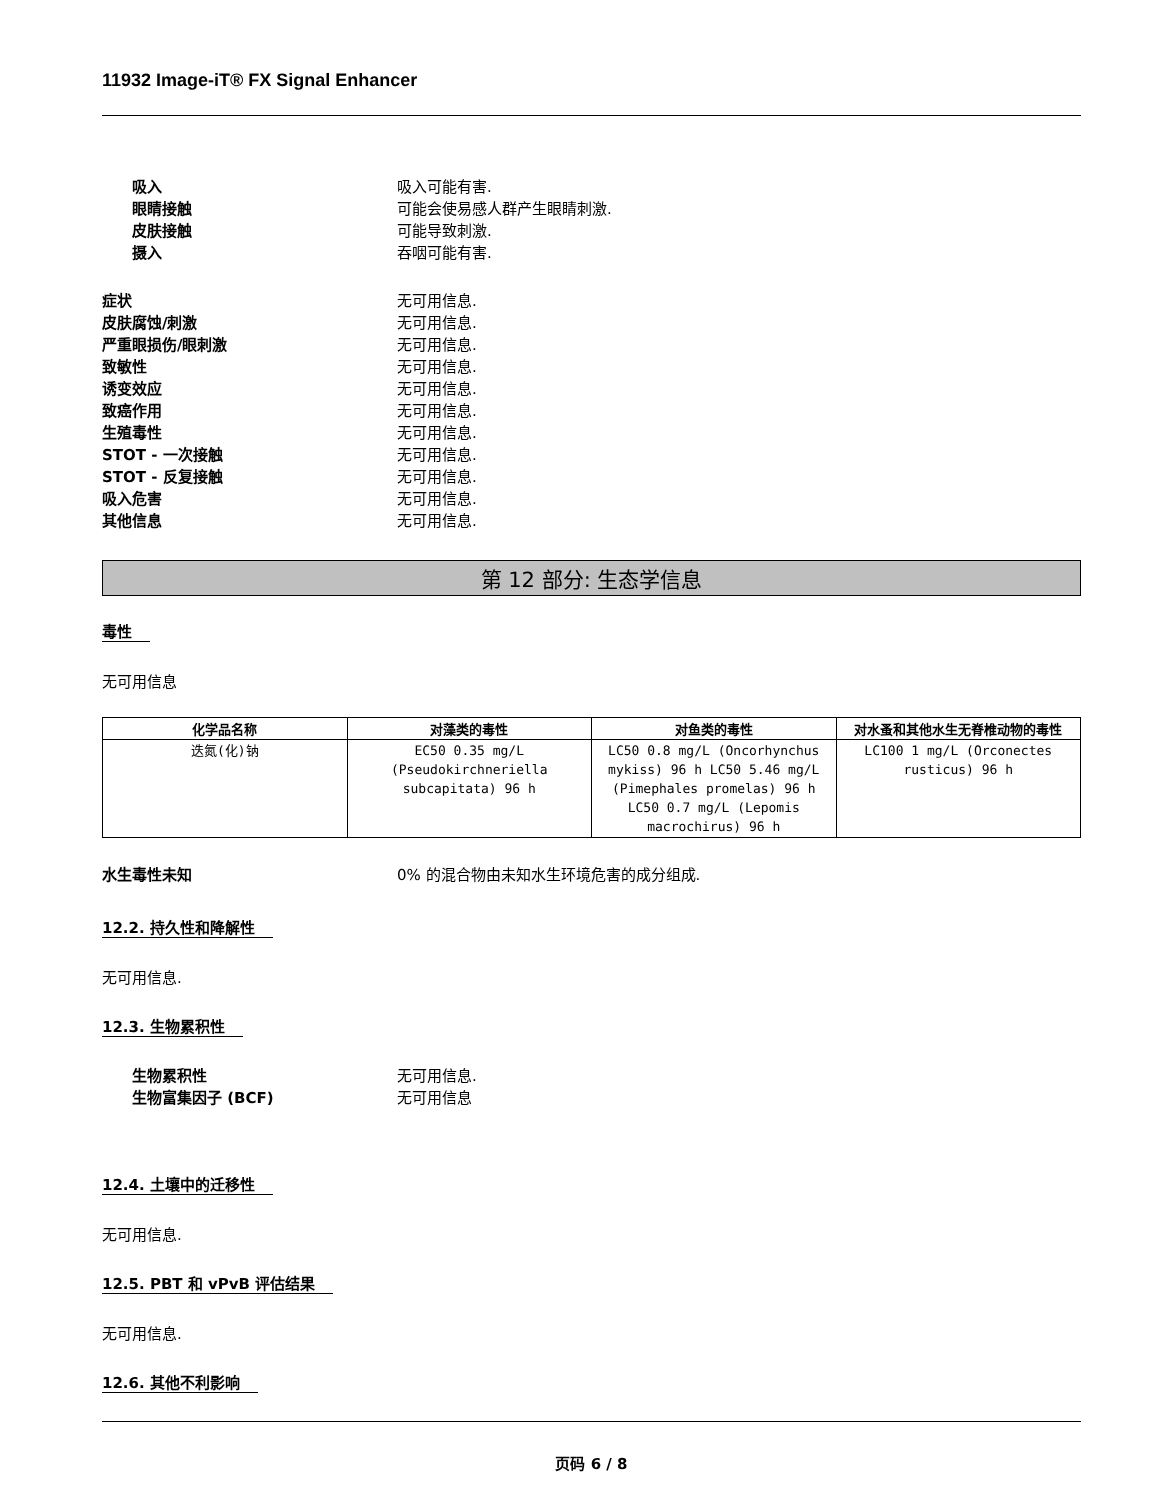11932 Image-iT® FX Signal Enhancer
吸入 吸入可能有害.
眼睛接触 可能会使易感人群产生眼睛刺激.
皮肤接触 可能导致刺激.
摄入 吞咽可能有害.
症状 无可用信息.
皮肤腐蚀/刺激 无可用信息.
严重眼损伤/眼刺激 无可用信息.
致敏性 无可用信息.
诱变效应 无可用信息.
致癌作用 无可用信息.
生殖毒性 无可用信息.
STOT - 一次接触 无可用信息.
STOT - 反复接触 无可用信息.
吸入危害 无可用信息.
其他信息 无可用信息.
第 12 部分: 生态学信息
毒性
无可用信息
| 化学品名称 | 对藻类的毒性 | 对鱼类的毒性 | 对水蚤和其他水生无脊椎动物的毒性 |
| --- | --- | --- | --- |
| 迭氮(化)钠 | EC50 0.35 mg/L (Pseudokirchneriella subcapitata) 96 h | LC50 0.8 mg/L (Oncorhynchus mykiss) 96 h LC50 5.46 mg/L (Pimephales promelas) 96 h LC50 0.7 mg/L (Lepomis macrochirus) 96 h | LC100 1 mg/L (Orconectes rusticus) 96 h |
水生毒性未知 0% 的混合物由未知水生环境危害的成分组成.
12.2. 持久性和降解性
无可用信息.
12.3. 生物累积性
生物累积性 无可用信息.
生物富集因子 (BCF) 无可用信息
12.4. 土壤中的迁移性
无可用信息.
12.5. PBT 和 vPvB 评估结果
无可用信息.
12.6. 其他不利影响
页码 6 / 8